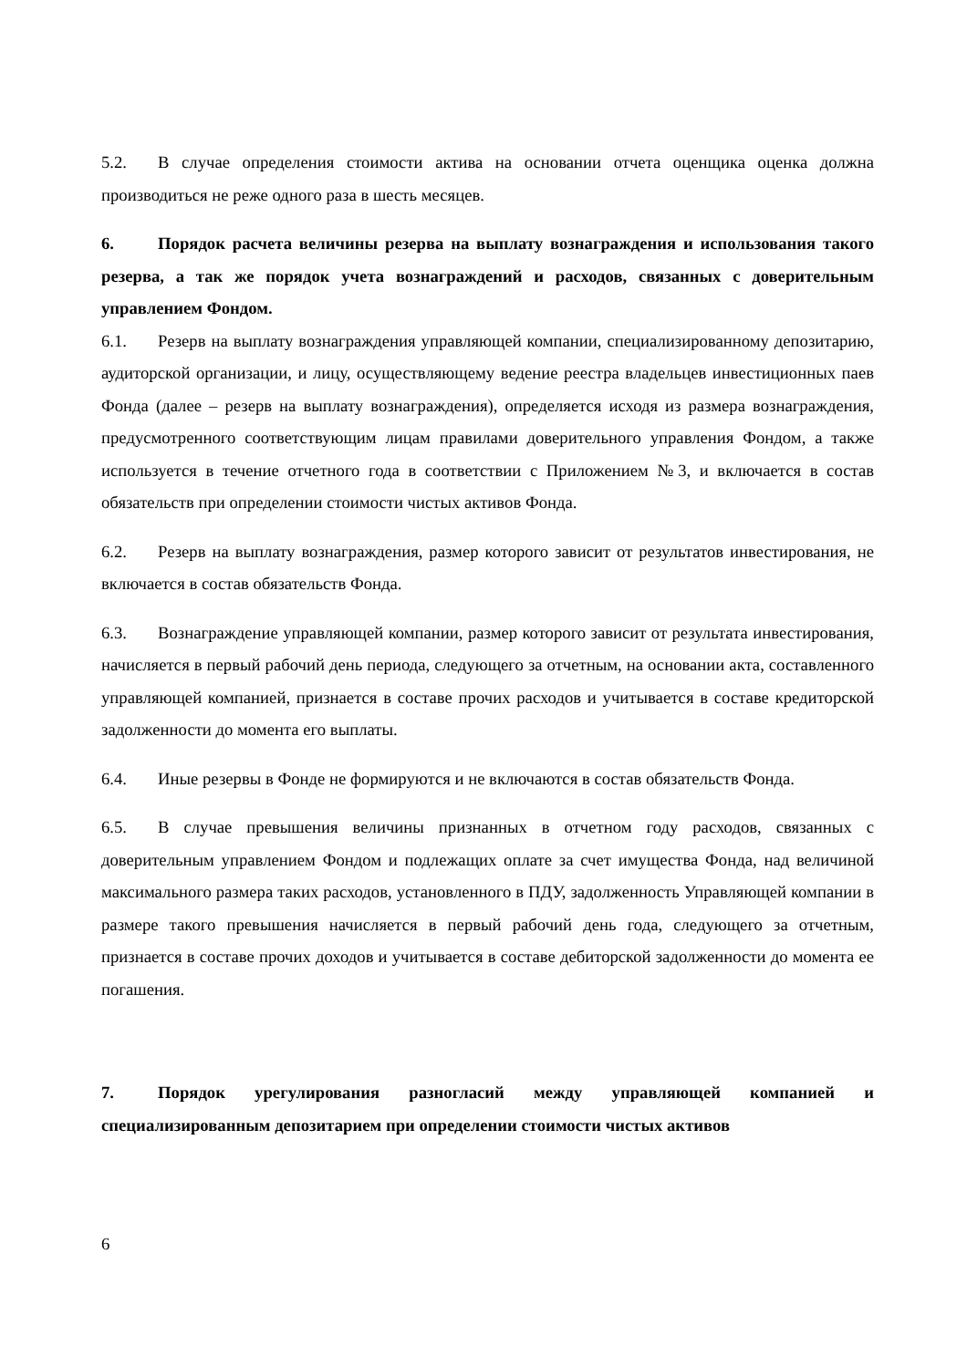5.2. В случае определения стоимости актива на основании отчета оценщика оценка должна производиться не реже одного раза в шесть месяцев.
6. Порядок расчета величины резерва на выплату вознаграждения и использования такого резерва, а так же порядок учета вознаграждений и расходов, связанных с доверительным управлением Фондом.
6.1. Резерв на выплату вознаграждения управляющей компании, специализированному депозитарию, аудиторской организации, и лицу, осуществляющему ведение реестра владельцев инвестиционных паев Фонда (далее – резерв на выплату вознаграждения), определяется исходя из размера вознаграждения, предусмотренного соответствующим лицам правилами доверительного управления Фондом, а также используется в течение отчетного года в соответствии с Приложением №3, и включается в состав обязательств при определении стоимости чистых активов Фонда.
6.2. Резерв на выплату вознаграждения, размер которого зависит от результатов инвестирования, не включается в состав обязательств Фонда.
6.3. Вознаграждение управляющей компании, размер которого зависит от результата инвестирования, начисляется в первый рабочий день периода, следующего за отчетным, на основании акта, составленного управляющей компанией, признается в составе прочих расходов и учитывается в составе кредиторской задолженности до момента его выплаты.
6.4. Иные резервы в Фонде не формируются и не включаются в состав обязательств Фонда.
6.5. В случае превышения величины признанных в отчетном году расходов, связанных с доверительным управлением Фондом и подлежащих оплате за счет имущества Фонда, над величиной максимального размера таких расходов, установленного в ПДУ, задолженность Управляющей компании в размере такого превышения начисляется в первый рабочий день года, следующего за отчетным, признается в составе прочих доходов и учитывается в составе дебиторской задолженности до момента ее погашения.
7. Порядок урегулирования разногласий между управляющей компанией и специализированным депозитарием при определении стоимости чистых активов
6